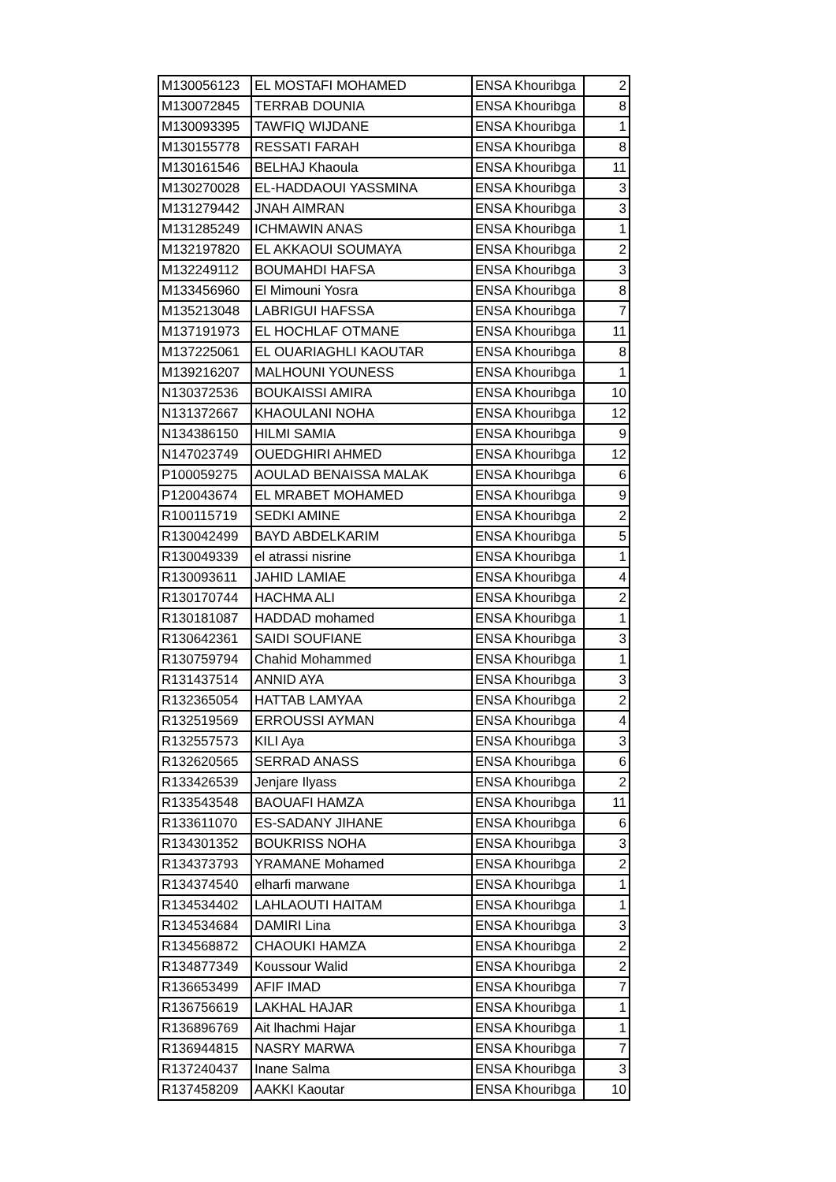| M130056123 | EL MOSTAFI MOHAMED | ENSA Khouribga | 2 |
| M130072845 | TERRAB DOUNIA | ENSA Khouribga | 8 |
| M130093395 | TAWFIQ WIJDANE | ENSA Khouribga | 1 |
| M130155778 | RESSATI FARAH | ENSA Khouribga | 8 |
| M130161546 | BELHAJ Khaoula | ENSA Khouribga | 11 |
| M130270028 | EL-HADDAOUI YASSMINA | ENSA Khouribga | 3 |
| M131279442 | JNAH AIMRAN | ENSA Khouribga | 3 |
| M131285249 | ICHMAWIN ANAS | ENSA Khouribga | 1 |
| M132197820 | EL AKKAOUI SOUMAYA | ENSA Khouribga | 2 |
| M132249112 | BOUMAHDI HAFSA | ENSA Khouribga | 3 |
| M133456960 | El Mimouni Yosra | ENSA Khouribga | 8 |
| M135213048 | LABRIGUI HAFSSA | ENSA Khouribga | 7 |
| M137191973 | EL HOCHLAF OTMANE | ENSA Khouribga | 11 |
| M137225061 | EL OUARIAGHLI KAOUTAR | ENSA Khouribga | 8 |
| M139216207 | MALHOUNI YOUNESS | ENSA Khouribga | 1 |
| N130372536 | BOUKAISSI AMIRA | ENSA Khouribga | 10 |
| N131372667 | KHAOULANI NOHA | ENSA Khouribga | 12 |
| N134386150 | HILMI SAMIA | ENSA Khouribga | 9 |
| N147023749 | OUEDGHIRI AHMED | ENSA Khouribga | 12 |
| P100059275 | AOULAD BENAISSA MALAK | ENSA Khouribga | 6 |
| P120043674 | EL MRABET MOHAMED | ENSA Khouribga | 9 |
| R100115719 | SEDKI AMINE | ENSA Khouribga | 2 |
| R130042499 | BAYD ABDELKARIM | ENSA Khouribga | 5 |
| R130049339 | el atrassi nisrine | ENSA Khouribga | 1 |
| R130093611 | JAHID LAMIAE | ENSA Khouribga | 4 |
| R130170744 | HACHMA ALI | ENSA Khouribga | 2 |
| R130181087 | HADDAD mohamed | ENSA Khouribga | 1 |
| R130642361 | SAIDI SOUFIANE | ENSA Khouribga | 3 |
| R130759794 | Chahid Mohammed | ENSA Khouribga | 1 |
| R131437514 | ANNID AYA | ENSA Khouribga | 3 |
| R132365054 | HATTAB LAMYAA | ENSA Khouribga | 2 |
| R132519569 | ERROUSSI AYMAN | ENSA Khouribga | 4 |
| R132557573 | KILI Aya | ENSA Khouribga | 3 |
| R132620565 | SERRAD ANASS | ENSA Khouribga | 6 |
| R133426539 | Jenjare Ilyass | ENSA Khouribga | 2 |
| R133543548 | BAOUAFI HAMZA | ENSA Khouribga | 11 |
| R133611070 | ES-SADANY JIHANE | ENSA Khouribga | 6 |
| R134301352 | BOUKRISS NOHA | ENSA Khouribga | 3 |
| R134373793 | YRAMANE Mohamed | ENSA Khouribga | 2 |
| R134374540 | elharfi marwane | ENSA Khouribga | 1 |
| R134534402 | LAHLAOUTI HAITAM | ENSA Khouribga | 1 |
| R134534684 | DAMIRI Lina | ENSA Khouribga | 3 |
| R134568872 | CHAOUKI HAMZA | ENSA Khouribga | 2 |
| R134877349 | Koussour Walid | ENSA Khouribga | 2 |
| R136653499 | AFIF IMAD | ENSA Khouribga | 7 |
| R136756619 | LAKHAL HAJAR | ENSA Khouribga | 1 |
| R136896769 | Ait lhachmi Hajar | ENSA Khouribga | 1 |
| R136944815 | NASRY MARWA | ENSA Khouribga | 7 |
| R137240437 | Inane Salma | ENSA Khouribga | 3 |
| R137458209 | AAKKI Kaoutar | ENSA Khouribga | 10 |